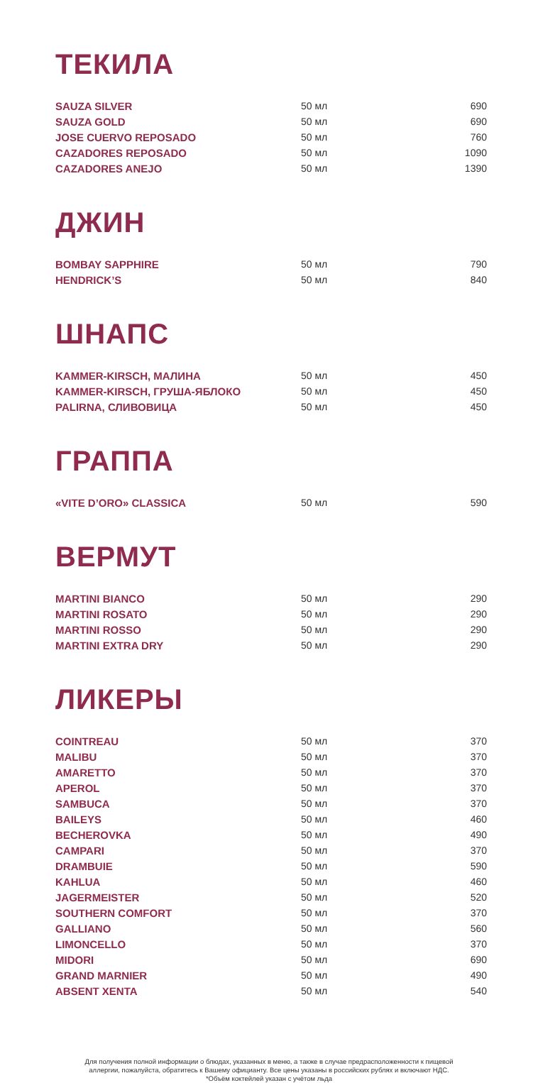ТЕКИЛА
| SAUZA SILVER | 50 мл | 690 |
| SAUZA GOLD | 50 мл | 690 |
| JOSE CUERVO REPOSADO | 50 мл | 760 |
| CAZADORES REPOSADO | 50 мл | 1090 |
| CAZADORES ANEJO | 50 мл | 1390 |
ДЖИН
| BOMBAY SAPPHIRE | 50 мл | 790 |
| HENDRICK’S | 50 мл | 840 |
ШНАПС
| KAMMER-KIRSCH, МАЛИНА | 50 мл | 450 |
| KAMMER-KIRSCH, ГРУША-ЯБЛОКО | 50 мл | 450 |
| PALIRNA, СЛИВОВИЦА | 50 мл | 450 |
ГРАППА
| «VITE D’ORO» CLASSICA | 50 мл | 590 |
ВЕРМУТ
| MARTINI BIANCO | 50 мл | 290 |
| MARTINI ROSATO | 50 мл | 290 |
| MARTINI ROSSO | 50 мл | 290 |
| MARTINI EXTRA DRY | 50 мл | 290 |
ЛИКЕРЫ
| COINTREAU | 50 мл | 370 |
| MALIBU | 50 мл | 370 |
| AMARETTO | 50 мл | 370 |
| APEROL | 50 мл | 370 |
| SAMBUCA | 50 мл | 370 |
| BAILEYS | 50 мл | 460 |
| BECHEROVKA | 50 мл | 490 |
| CAMPARI | 50 мл | 370 |
| DRAMBUIE | 50 мл | 590 |
| KAHLUA | 50 мл | 460 |
| JAGERMEISTER | 50 мл | 520 |
| SOUTHERN COMFORT | 50 мл | 370 |
| GALLIANO | 50 мл | 560 |
| LIMONCELLO | 50 мл | 370 |
| MIDORI | 50 мл | 690 |
| GRAND MARNIER | 50 мл | 490 |
| ABSENT XENTA | 50 мл | 540 |
Для получения полной информации о блюдах, указанных в меню, а также в случае предрасположенности к пищевой
аллергии, пожалуйста, обратитесь к Вашему официанту. Все цены указаны в российских рублях и включают НДС.
*Объём коктейлей указан с учётом льда